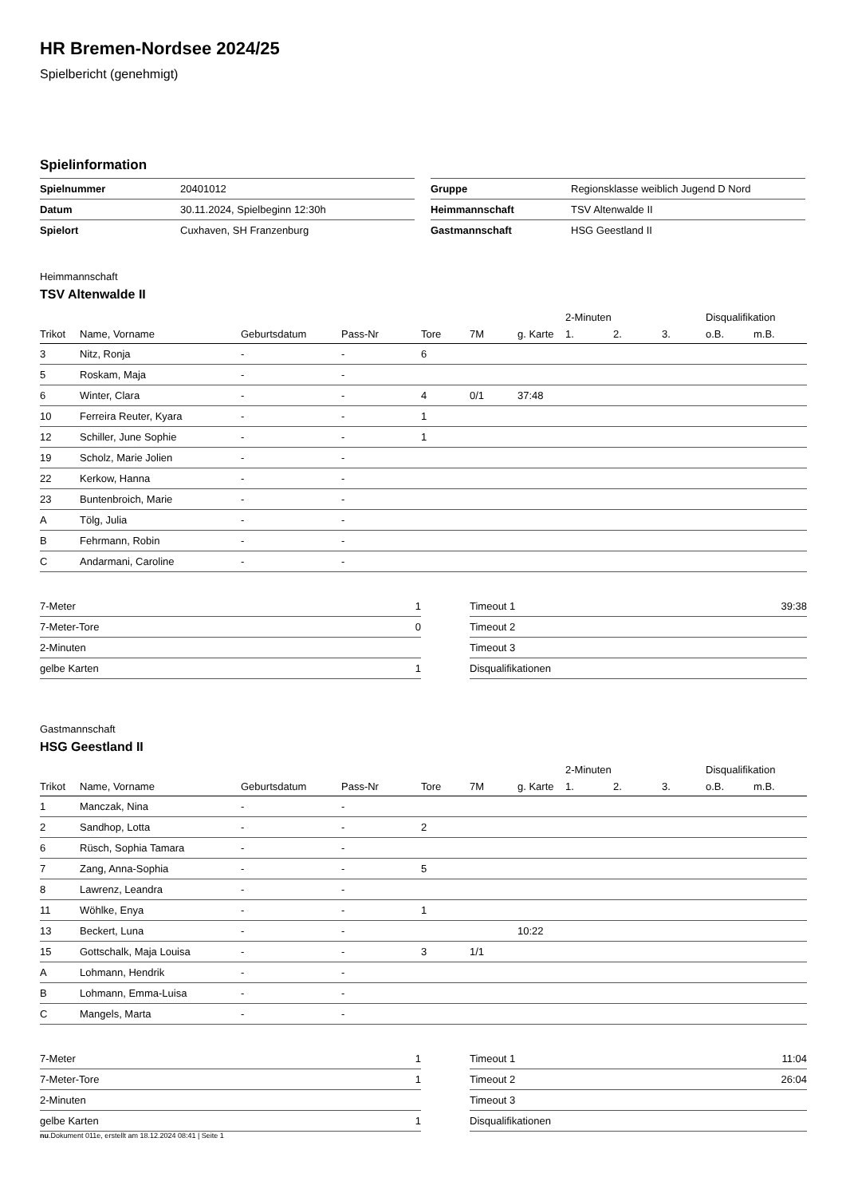HR Bremen-Nordsee 2024/25
Spielbericht (genehmigt)
Spielinformation
| Spielnummer | 20401012 |
| Datum | 30.11.2024, Spielbeginn 12:30h |
| Spielort | Cuxhaven, SH Franzenburg |
| Gruppe | Regionsklasse weiblich Jugend D Nord |
| Heimmannschaft | TSV Altenwalde II |
| Gastmannschaft | HSG Geestland II |
Heimmannschaft
TSV Altenwalde II
| | | | | | | | 2-Minuten | | | Disqualifikation | |
| --- | --- | --- | --- | --- | --- | --- | --- | --- | --- | --- | --- |
| Trikot | Name, Vorname | Geburtsdatum | Pass-Nr | Tore | 7M | g. Karte | 1. | 2. | 3. | o.B. | m.B. |
| 3 | Nitz, Ronja | - | - | 6 | | | | | | | |
| 5 | Roskam, Maja | - | - | | | | | | | | |
| 6 | Winter, Clara | - | - | 4 | 0/1 | 37:48 | | | | | |
| 10 | Ferreira Reuter, Kyara | - | - | 1 | | | | | | | |
| 12 | Schiller, June Sophie | - | - | 1 | | | | | | | |
| 19 | Scholz, Marie Jolien | - | - | | | | | | | | |
| 22 | Kerkow, Hanna | - | - | | | | | | | | |
| 23 | Buntenbroich, Marie | - | - | | | | | | | | |
| A | Tölg, Julia | - | - | | | | | | | | |
| B | Fehrmann, Robin | - | - | | | | | | | | |
| C | Andarmani, Caroline | - | - | | | | | | | | |
| 7-Meter | 1 |
| 7-Meter-Tore | 0 |
| 2-Minuten | |
| gelbe Karten | 1 |
| Timeout 1 | 39:38 |
| Timeout 2 | |
| Timeout 3 | |
| Disqualifikationen | |
Gastmannschaft
HSG Geestland II
| | | | | | | | 2-Minuten | | | Disqualifikation | |
| --- | --- | --- | --- | --- | --- | --- | --- | --- | --- | --- | --- |
| Trikot | Name, Vorname | Geburtsdatum | Pass-Nr | Tore | 7M | g. Karte | 1. | 2. | 3. | o.B. | m.B. |
| 1 | Manczak, Nina | - | - | | | | | | | | |
| 2 | Sandhop, Lotta | - | - | 2 | | | | | | | |
| 6 | Rüsch, Sophia Tamara | - | - | | | | | | | | |
| 7 | Zang, Anna-Sophia | - | - | 5 | | | | | | | |
| 8 | Lawrenz, Leandra | - | - | | | | | | | | |
| 11 | Wöhlke, Enya | - | - | 1 | | | | | | | |
| 13 | Beckert, Luna | - | - | | | 10:22 | | | | | |
| 15 | Gottschalk, Maja Louisa | - | - | 3 | 1/1 | | | | | | |
| A | Lohmann, Hendrik | - | - | | | | | | | | |
| B | Lohmann, Emma-Luisa | - | - | | | | | | | | |
| C | Mangels, Marta | - | - | | | | | | | | |
| 7-Meter | 1 |
| 7-Meter-Tore | 1 |
| 2-Minuten | |
| gelbe Karten | 1 |
| Timeout 1 | 11:04 |
| Timeout 2 | 26:04 |
| Timeout 3 | |
| Disqualifikationen | |
nu.Dokument 011e, erstellt am 18.12.2024 08:41 | Seite 1